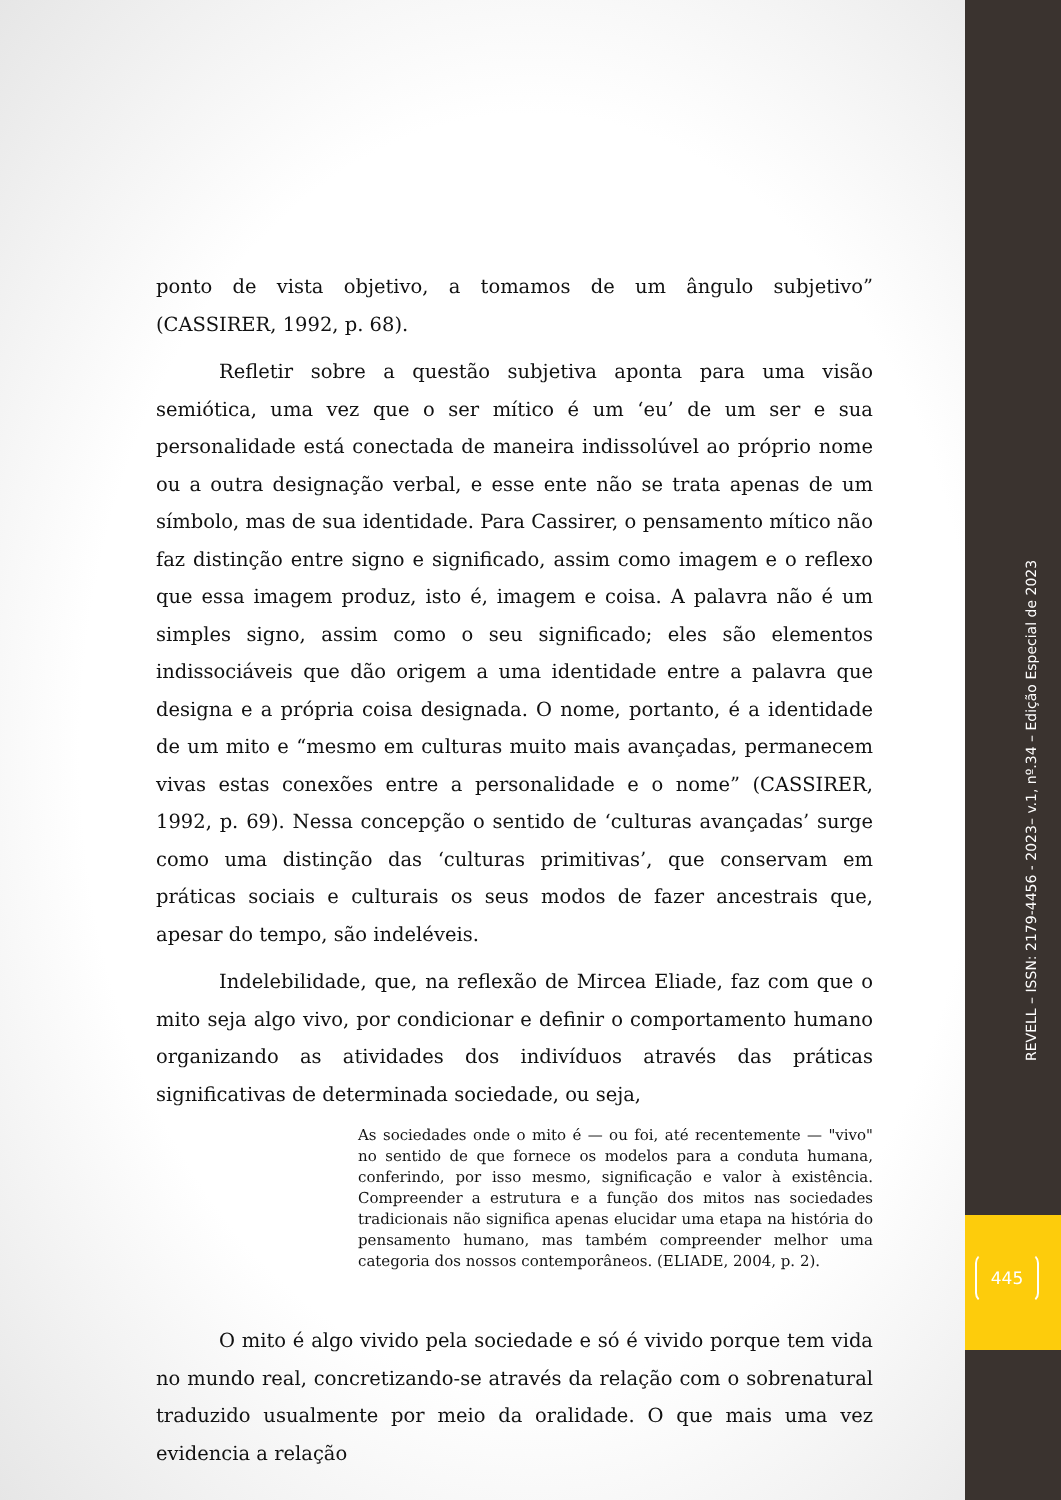ponto de vista objetivo, a tomamos de um ângulo subjetivo” (CASSIRER, 1992, p. 68).
Refletir sobre a questão subjetiva aponta para uma visão semiótica, uma vez que o ser mítico é um ‘eu’ de um ser e sua personalidade está conectada de maneira indissolúvel ao próprio nome ou a outra designação verbal, e esse ente não se trata apenas de um símbolo, mas de sua identidade. Para Cassirer, o pensamento mítico não faz distinção entre signo e significado, assim como imagem e o reflexo que essa imagem produz, isto é, imagem e coisa. A palavra não é um simples signo, assim como o seu significado; eles são elementos indissociáveis que dão origem a uma identidade entre a palavra que designa e a própria coisa designada. O nome, portanto, é a identidade de um mito e “mesmo em culturas muito mais avançadas, permanecem vivas estas conexões entre a personalidade e o nome” (CASSIRER, 1992, p. 69). Nessa concepção o sentido de ‘culturas avançadas’ surge como uma distinção das ‘culturas primitivas’, que conservam em práticas sociais e culturais os seus modos de fazer ancestrais que, apesar do tempo, são indeléveis.
Indelebilidade, que, na reflexão de Mircea Eliade, faz com que o mito seja algo vivo, por condicionar e definir o comportamento humano organizando as atividades dos indivíduos através das práticas significativas de determinada sociedade, ou seja,
As sociedades onde o mito é — ou foi, até recentemente — "vivo" no sentido de que fornece os modelos para a conduta humana, conferindo, por isso mesmo, significação e valor à existência. Compreender a estrutura e a função dos mitos nas sociedades tradicionais não significa apenas elucidar uma etapa na história do pensamento humano, mas também compreender melhor uma categoria dos nossos contemporâneos. (ELIADE, 2004, p. 2).
O mito é algo vivido pela sociedade e só é vivido porque tem vida no mundo real, concretizando-se através da relação com o sobrenatural traduzido usualmente por meio da oralidade. O que mais uma vez evidencia a relação
REVELL – ISSN: 2179-4456 - 2023– v.1, nº.34 – Edição Especial de 2023
445